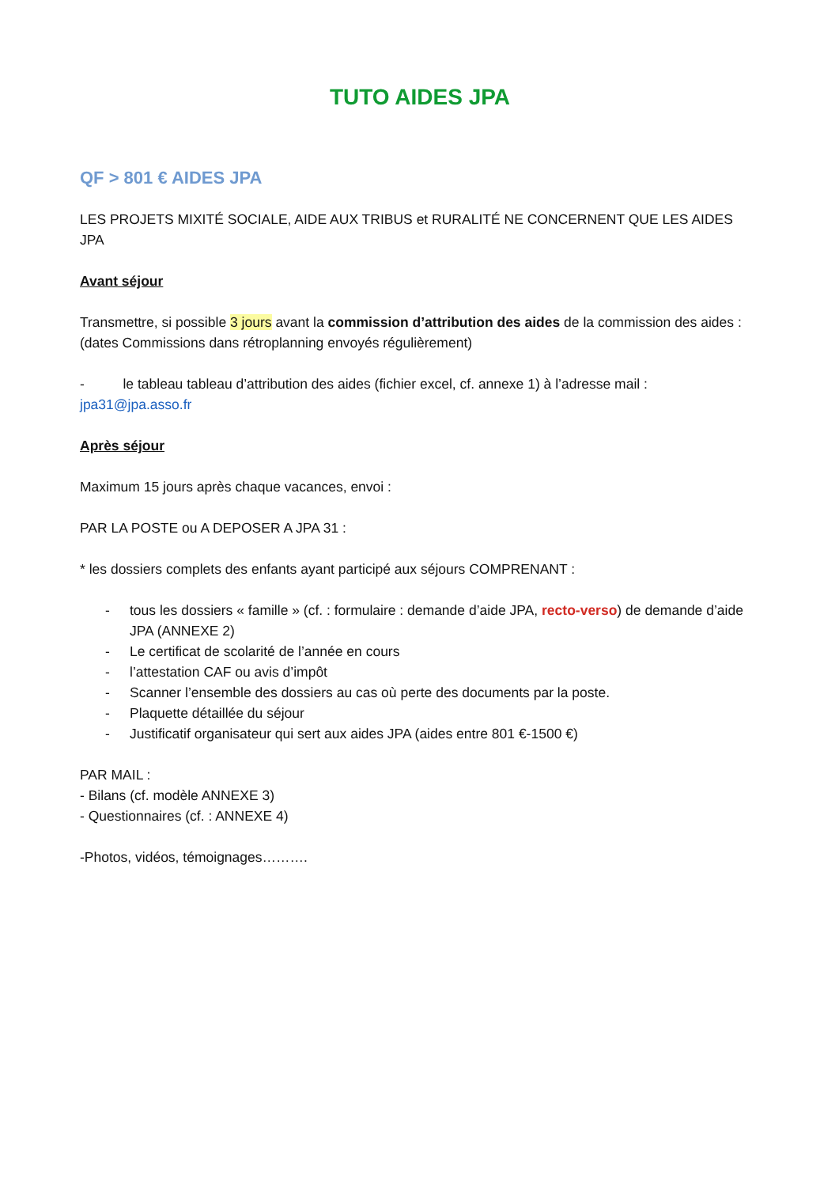TUTO AIDES JPA
QF > 801 € AIDES JPA
LES PROJETS MIXITÉ SOCIALE, AIDE AUX TRIBUS et RURALITÉ NE CONCERNENT QUE LES AIDES JPA
Avant séjour
Transmettre, si possible 3 jours avant la commission d’attribution des aides de la commission des aides : (dates Commissions dans rétroplanning envoyés régulièrement)
- le tableau tableau d’attribution des aides (fichier excel, cf. annexe 1) à l’adresse mail : jpa31@jpa.asso.fr
Après séjour
Maximum 15 jours après chaque vacances, envoi :
PAR LA POSTE ou A DEPOSER A JPA 31 :
* les dossiers complets des enfants ayant participé aux séjours COMPRENANT :
- tous les dossiers « famille » (cf. : formulaire : demande d’aide JPA, recto-verso) de demande d’aide JPA (ANNEXE 2)
- Le certificat de scolarité de l’année en cours
- l’attestation CAF ou avis d’impôt
- Scanner l’ensemble des dossiers au cas où perte des documents par la poste.
- Plaquette détaillée du séjour
- Justificatif organisateur qui sert aux aides JPA (aides entre 801 €-1500 €)
PAR MAIL :
- Bilans (cf. modèle ANNEXE 3)
- Questionnaires (cf. : ANNEXE 4)
-Photos, vidéos, témoignages……….